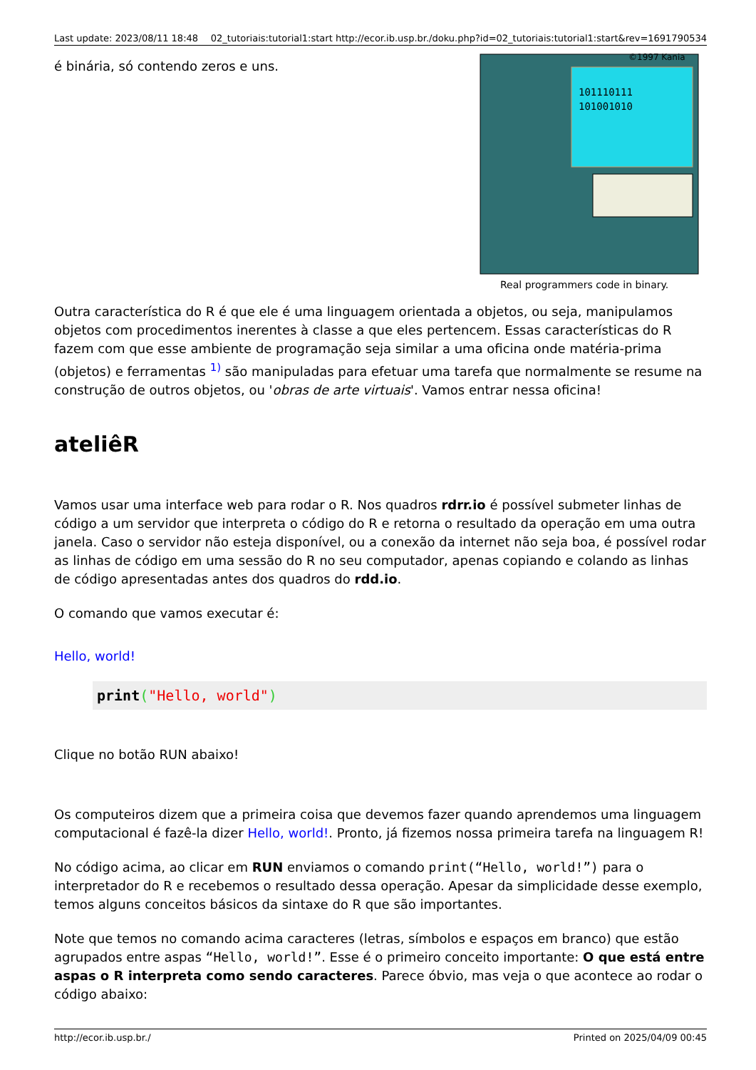Last update: 2023/08/11 18:48 02_tutoriais:tutorial1:start http://ecor.ib.usp.br./doku.php?id=02_tutoriais:tutorial1:start&rev=1691790534
101110111
101001010
©1997 Kania
Real programmers code in binary.
é binária, só contendo zeros e uns.
Outra característica do R é que ele é uma linguagem orientada a objetos, ou seja, manipulamos objetos com procedimentos inerentes à classe a que eles pertencem. Essas características do R fazem com que esse ambiente de programação seja similar a uma oficina onde matéria-prima (objetos) e ferramentas <sup>1)</sup> são manipuladas para efetuar uma tarefa que normalmente se resume na construção de outros objetos, ou 'obras de arte virtuais'. Vamos entrar nessa oficina!
ateliêR
Vamos usar uma interface web para rodar o R. Nos quadros rdrr.io é possível submeter linhas de código a um servidor que interpreta o código do R e retorna o resultado da operação em uma outra janela. Caso o servidor não esteja disponível, ou a conexão da internet não seja boa, é possível rodar as linhas de código em uma sessão do R no seu computador, apenas copiando e colando as linhas de código apresentadas antes dos quadros do rdd.io.
O comando que vamos executar é:
Hello, world!
print("Hello, world")
Clique no botão RUN abaixo!
Os computeiros dizem que a primeira coisa que devemos fazer quando aprendemos uma linguagem computacional é fazê-la dizer Hello, world!. Pronto, já fizemos nossa primeira tarefa na linguagem R!
No código acima, ao clicar em RUN enviamos o comando print(“Hello, world!”) para o interpretador do R e recebemos o resultado dessa operação. Apesar da simplicidade desse exemplo, temos alguns conceitos básicos da sintaxe do R que são importantes.
Note que temos no comando acima caracteres (letras, símbolos e espaços em branco) que estão agrupados entre aspas “Hello, world!”. Esse é o primeiro conceito importante: O que está entre aspas o R interpreta como sendo caracteres. Parece óbvio, mas veja o que acontece ao rodar o código abaixo:
http://ecor.ib.usp.br./ Printed on 2025/04/09 00:45